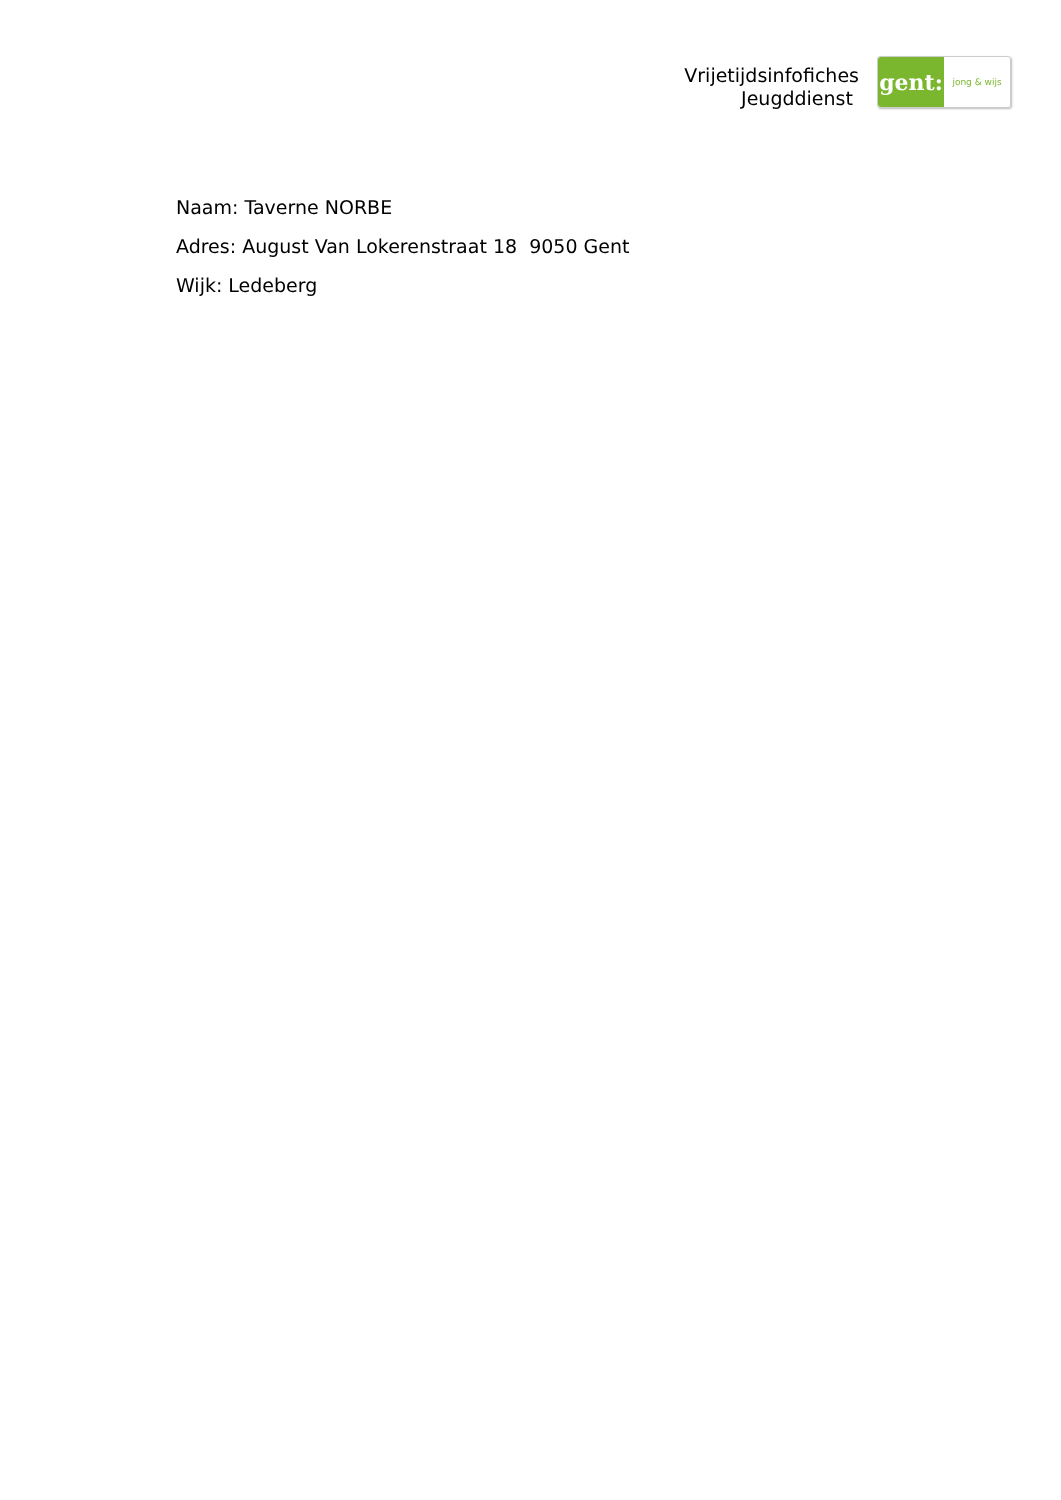Vrijetijdsinfofiches
Jeugddienst
gent:
jong & wijs
Naam: Taverne NORBE
Adres: August Van Lokerenstraat 18 9050 Gent
Wijk: Ledeberg